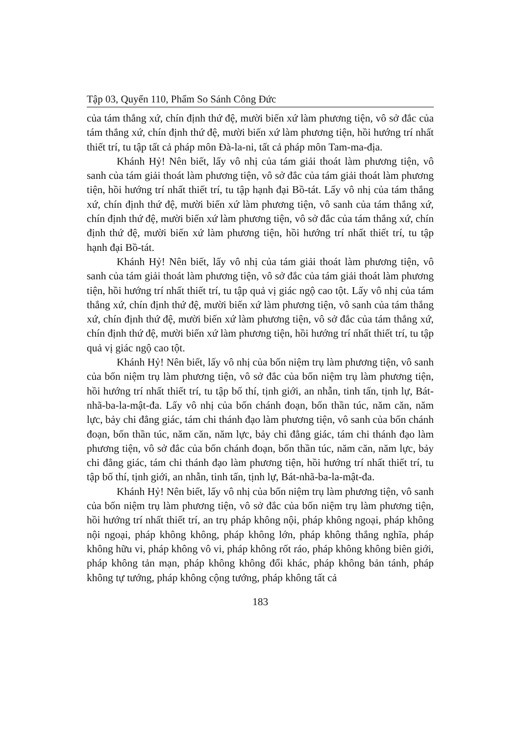Tập 03, Quyển 110, Phẩm So Sánh Công Đức
của tám thắng xứ, chín định thứ đệ, mười biến xứ làm phương tiện, vô sở đắc của tám thắng xứ, chín định thứ đệ, mười biến xứ làm phương tiện, hồi hướng trí nhất thiết trí, tu tập tất cả pháp môn Đà-la-ni, tất cả pháp môn Tam-ma-địa.
Khánh Hỷ! Nên biết, lấy vô nhị của tám giải thoát làm phương tiện, vô sanh của tám giải thoát làm phương tiện, vô sở đắc của tám giải thoát làm phương tiện, hồi hướng trí nhất thiết trí, tu tập hạnh đại Bồ-tát. Lấy vô nhị của tám thắng xứ, chín định thứ đệ, mười biến xứ làm phương tiện, vô sanh của tám thắng xứ, chín định thứ đệ, mười biến xứ làm phương tiện, vô sở đắc của tám thắng xứ, chín định thứ đệ, mười biến xứ làm phương tiện, hồi hướng trí nhất thiết trí, tu tập hạnh đại Bồ-tát.
Khánh Hỷ! Nên biết, lấy vô nhị của tám giải thoát làm phương tiện, vô sanh của tám giải thoát làm phương tiện, vô sở đắc của tám giải thoát làm phương tiện, hồi hướng trí nhất thiết trí, tu tập quả vị giác ngộ cao tột. Lấy vô nhị của tám thắng xứ, chín định thứ đệ, mười biến xứ làm phương tiện, vô sanh của tám thắng xứ, chín định thứ đệ, mười biến xứ làm phương tiện, vô sở đắc của tám thắng xứ, chín định thứ đệ, mười biến xứ làm phương tiện, hồi hướng trí nhất thiết trí, tu tập quả vị giác ngộ cao tột.
Khánh Hỷ! Nên biết, lấy vô nhị của bốn niệm trụ làm phương tiện, vô sanh của bốn niệm trụ làm phương tiện, vô sở đắc của bốn niệm trụ làm phương tiện, hồi hướng trí nhất thiết trí, tu tập bố thí, tịnh giới, an nhẫn, tinh tấn, tịnh lự, Bát-nhã-ba-la-mật-đa. Lấy vô nhị của bốn chánh đoạn, bốn thần túc, năm căn, năm lực, bảy chi đẳng giác, tám chi thánh đạo làm phương tiện, vô sanh của bốn chánh đoạn, bốn thần túc, năm căn, năm lực, bảy chi đẳng giác, tám chi thánh đạo làm phương tiện, vô sở đắc của bốn chánh đoạn, bốn thần túc, năm căn, năm lực, bảy chi đẳng giác, tám chi thánh đạo làm phương tiện, hồi hướng trí nhất thiết trí, tu tập bố thí, tịnh giới, an nhẫn, tinh tấn, tịnh lự, Bát-nhã-ba-la-mật-đa.
Khánh Hỷ! Nên biết, lấy vô nhị của bốn niệm trụ làm phương tiện, vô sanh của bốn niệm trụ làm phương tiện, vô sở đắc của bốn niệm trụ làm phương tiện, hồi hướng trí nhất thiết trí, an trụ pháp không nội, pháp không ngoại, pháp không nội ngoại, pháp không không, pháp không lớn, pháp không thắng nghĩa, pháp không hữu vi, pháp không vô vi, pháp không rốt ráo, pháp không không biên giới, pháp không tản mạn, pháp không không đổi khác, pháp không bản tánh, pháp không tự tướng, pháp không cộng tướng, pháp không tất cả
183